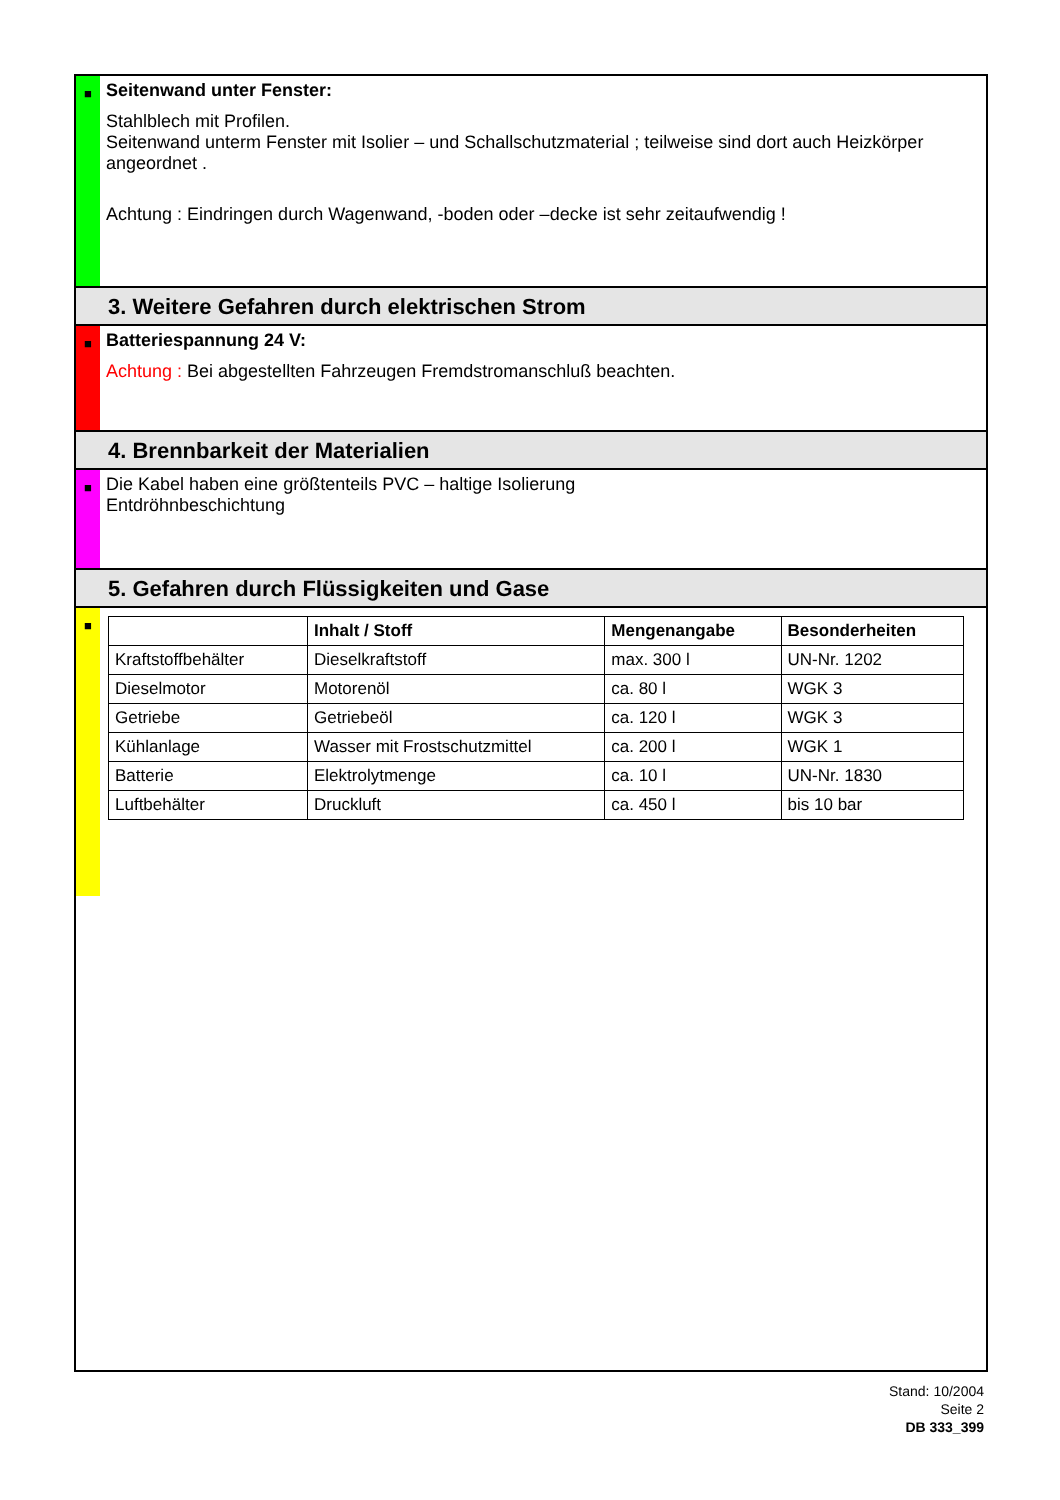■
Seitenwand unter Fenster:
Stahlblech mit Profilen.
Seitenwand unterm Fenster mit Isolier – und Schallschutzmaterial ; teilweise sind dort auch Heizkörper angeordnet .
Achtung : Eindringen durch Wagenwand, -boden oder –decke ist sehr zeitaufwendig !
3. Weitere Gefahren durch elektrischen Strom
■
Batteriespannung 24 V:
Achtung : Bei abgestellten Fahrzeugen Fremdstromanschluß beachten.
4. Brennbarkeit der Materialien
■
Die Kabel haben eine größtenteils PVC – haltige Isolierung
Entdröhnbeschichtung
5. Gefahren durch Flüssigkeiten und Gase
■
| | Inhalt / Stoff | Mengenangabe | Besonderheiten |
| --- | --- | --- | --- |
| Kraftstoffbehälter | Dieselkraftstoff | max. 300 l | UN-Nr. 1202 |
| Dieselmotor | Motorenöl | ca. 80 l | WGK 3 |
| Getriebe | Getriebeöl | ca. 120 l | WGK 3 |
| Kühlanlage | Wasser mit Frostschutzmittel | ca. 200 l | WGK 1 |
| Batterie | Elektrolytmenge | ca. 10 l | UN-Nr. 1830 |
| Luftbehälter | Druckluft | ca. 450 l | bis 10 bar |
Stand: 10/2004
Seite 2
DB 333_399